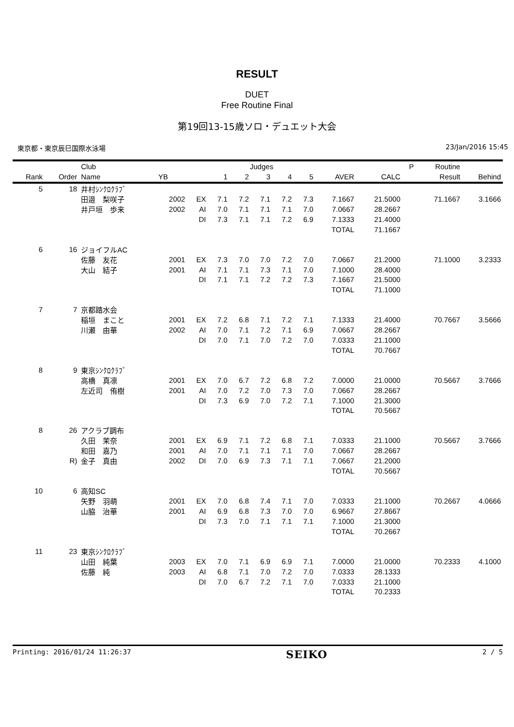RESULT
DUET
Free Routine Final
第19回13-15歳ソロ・デュエット大会
東京都・東京辰巳国際水泳場 23/Jan/2016 15:45
| | | Club | | | Judges | | | | | | | P | Routine | |
| --- | --- | --- | --- | --- | --- | --- | --- | --- | --- | --- | --- | --- | --- | --- |
| Rank | Order | Name | YB | | 1 | 2 | 3 | 4 | 5 | AVER | CALC | | Result | Behind |
| 5 | 18 | 井村ｼﾝｸﾛｸﾗﾌﾞ | | | | | | | | | | | | |
| | | 田邉 梨咲子 | 2002 | EX | 7.1 | 7.2 | 7.1 | 7.2 | 7.3 | 7.1667 | 21.5000 | | 71.1667 | 3.1666 |
| | | 井戸垣 歩来 | 2002 | AI | 7.0 | 7.1 | 7.1 | 7.1 | 7.0 | 7.0667 | 28.2667 | | | |
| | | | | DI | 7.3 | 7.1 | 7.1 | 7.2 | 6.9 | 7.1333 | 21.4000 | | | |
| | | | | | | | | | | TOTAL | 71.1667 | | | |
| 6 | 16 | ジョイフルAC | | | | | | | | | | | | |
| | | 佐藤 友花 | 2001 | EX | 7.3 | 7.0 | 7.0 | 7.2 | 7.0 | 7.0667 | 21.2000 | | 71.1000 | 3.2333 |
| | | 大山 結子 | 2001 | AI | 7.1 | 7.1 | 7.3 | 7.1 | 7.0 | 7.1000 | 28.4000 | | | |
| | | | | DI | 7.1 | 7.1 | 7.2 | 7.2 | 7.3 | 7.1667 | 21.5000 | | | |
| | | | | | | | | | | TOTAL | 71.1000 | | | |
| 7 | 7 | 京都踏水会 | | | | | | | | | | | | |
| | | 稲垣 まこと | 2001 | EX | 7.2 | 6.8 | 7.1 | 7.2 | 7.1 | 7.1333 | 21.4000 | | 70.7667 | 3.5666 |
| | | 川瀬 由華 | 2002 | AI | 7.0 | 7.1 | 7.2 | 7.1 | 6.9 | 7.0667 | 28.2667 | | | |
| | | | | DI | 7.0 | 7.1 | 7.0 | 7.2 | 7.0 | 7.0333 | 21.1000 | | | |
| | | | | | | | | | | TOTAL | 70.7667 | | | |
| 8 | 9 | 東京ｼﾝｸﾛｸﾗﾌﾞ | | | | | | | | | | | | |
| | | 高橋 真凛 | 2001 | EX | 7.0 | 6.7 | 7.2 | 6.8 | 7.2 | 7.0000 | 21.0000 | | 70.5667 | 3.7666 |
| | | 左近司 侑樹 | 2001 | AI | 7.0 | 7.2 | 7.0 | 7.3 | 7.0 | 7.0667 | 28.2667 | | | |
| | | | | DI | 7.3 | 6.9 | 7.0 | 7.2 | 7.1 | 7.1000 | 21.3000 | | | |
| | | | | | | | | | | TOTAL | 70.5667 | | | |
| 8 | 26 | アクラブ調布 | | | | | | | | | | | | |
| | | 久田 茉奈 | 2001 | EX | 6.9 | 7.1 | 7.2 | 6.8 | 7.1 | 7.0333 | 21.1000 | | 70.5667 | 3.7666 |
| | | 和田 嘉乃 | 2001 | AI | 7.0 | 7.1 | 7.1 | 7.1 | 7.0 | 7.0667 | 28.2667 | | | |
| | R) | 金子 真由 | 2002 | DI | 7.0 | 6.9 | 7.3 | 7.1 | 7.1 | 7.0667 | 21.2000 | | | |
| | | | | | | | | | | TOTAL | 70.5667 | | | |
| 10 | 6 | 高知SC | | | | | | | | | | | | |
| | | 矢野 羽萌 | 2001 | EX | 7.0 | 6.8 | 7.4 | 7.1 | 7.0 | 7.0333 | 21.1000 | | 70.2667 | 4.0666 |
| | | 山脇 治華 | 2001 | AI | 6.9 | 6.8 | 7.3 | 7.0 | 7.0 | 6.9667 | 27.8667 | | | |
| | | | | DI | 7.3 | 7.0 | 7.1 | 7.1 | 7.1 | 7.1000 | 21.3000 | | | |
| | | | | | | | | | | TOTAL | 70.2667 | | | |
| 11 | 23 | 東京ｼﾝｸﾛｸﾗﾌﾞ | | | | | | | | | | | | |
| | | 山田 純葉 | 2003 | EX | 7.0 | 7.1 | 6.9 | 6.9 | 7.1 | 7.0000 | 21.0000 | | 70.2333 | 4.1000 |
| | | 佐藤 純 | 2003 | AI | 6.8 | 7.1 | 7.0 | 7.2 | 7.0 | 7.0333 | 28.1333 | | | |
| | | | | DI | 7.0 | 6.7 | 7.2 | 7.1 | 7.0 | 7.0333 | 21.1000 | | | |
| | | | | | | | | | | TOTAL | 70.2333 | | | |
Printing: 2016/01/24 11:26:37 SEIKO 2 / 5